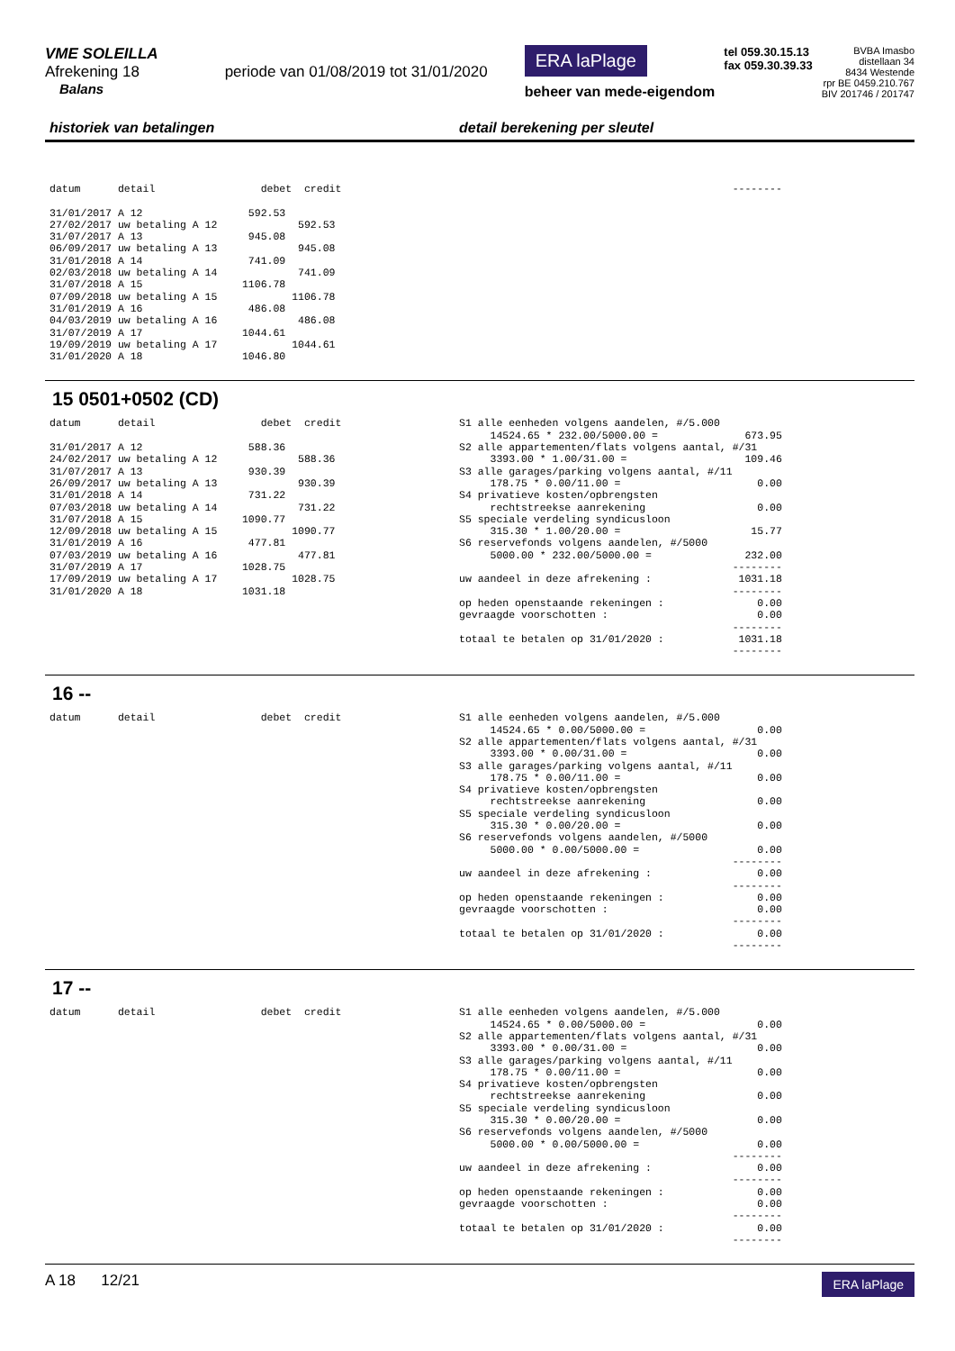VME SOLEILLA
Afrekening 18 periode van 01/08/2019 tot 31/01/2020
Balans
ERA laPlage
beheer van mede-eigendom
tel 059.30.15.13
fax 059.30.39.33
BVBA Imasbo
distellaan 34
8434 Westende
rpr BE 0459.210.767
BIV 201746 / 201747
historiek van betalingen detail berekening per sleutel
datum detail debet credit 31/01/2017 A 12 592.53 27/02/2017 uw betaling A 12 592.53 31/07/2017 A 13 945.08 06/09/2017 uw betaling A 13 945.08 31/01/2018 A 14 741.09 02/03/2018 uw betaling A 14 741.09 31/07/2018 A 15 1106.78 07/09/2018 uw betaling A 15 1106.78 31/01/2019 A 16 486.08 04/03/2019 uw betaling A 16 486.08 31/07/2019 A 17 1044.61 19/09/2019 uw betaling A 17 1044.61 31/01/2020 A 18 1046.80
--------
15 0501+0502 (CD)
datum detail debet credit 31/01/2017 A 12 588.36 24/02/2017 uw betaling A 12 588.36 31/07/2017 A 13 930.39 26/09/2017 uw betaling A 13 930.39 31/01/2018 A 14 731.22 07/03/2018 uw betaling A 14 731.22 31/07/2018 A 15 1090.77 12/09/2018 uw betaling A 15 1090.77 31/01/2019 A 16 477.81 07/03/2019 uw betaling A 16 477.81 31/07/2019 A 17 1028.75 17/09/2019 uw betaling A 17 1028.75 31/01/2020 A 18 1031.18
S1 alle eenheden volgens aandelen, #/5.000 14524.65 * 232.00/5000.00 = 673.95 S2 alle appartementen/flats volgens aantal, #/31 3393.00 * 1.00/31.00 = 109.46 S3 alle garages/parking volgens aantal, #/11 178.75 * 0.00/11.00 = 0.00 S4 privatieve kosten/opbrengsten rechtstreekse aanrekening 0.00 S5 speciale verdeling syndicusloon 315.30 * 1.00/20.00 = 15.77 S6 reservefonds volgens aandelen, #/5000 5000.00 * 232.00/5000.00 = 232.00 -------- uw aandeel in deze afrekening : 1031.18 -------- op heden openstaande rekeningen : 0.00 gevraagde voorschotten : 0.00 -------- totaal te betalen op 31/01/2020 : 1031.18 --------
16 --
datum detail debet credit
S1 alle eenheden volgens aandelen, #/5.000 14524.65 * 0.00/5000.00 = 0.00 S2 alle appartementen/flats volgens aantal, #/31 3393.00 * 0.00/31.00 = 0.00 S3 alle garages/parking volgens aantal, #/11 178.75 * 0.00/11.00 = 0.00 S4 privatieve kosten/opbrengsten rechtstreekse aanrekening 0.00 S5 speciale verdeling syndicusloon 315.30 * 0.00/20.00 = 0.00 S6 reservefonds volgens aandelen, #/5000 5000.00 * 0.00/5000.00 = 0.00 -------- uw aandeel in deze afrekening : 0.00 -------- op heden openstaande rekeningen : 0.00 gevraagde voorschotten : 0.00 -------- totaal te betalen op 31/01/2020 : 0.00 --------
17 --
datum detail debet credit
S1 alle eenheden volgens aandelen, #/5.000 14524.65 * 0.00/5000.00 = 0.00 S2 alle appartementen/flats volgens aantal, #/31 3393.00 * 0.00/31.00 = 0.00 S3 alle garages/parking volgens aantal, #/11 178.75 * 0.00/11.00 = 0.00 S4 privatieve kosten/opbrengsten rechtstreekse aanrekening 0.00 S5 speciale verdeling syndicusloon 315.30 * 0.00/20.00 = 0.00 S6 reservefonds volgens aandelen, #/5000 5000.00 * 0.00/5000.00 = 0.00 -------- uw aandeel in deze afrekening : 0.00 -------- op heden openstaande rekeningen : 0.00 gevraagde voorschotten : 0.00 -------- totaal te betalen op 31/01/2020 : 0.00 --------
A 18 12/21 ERA laPlage